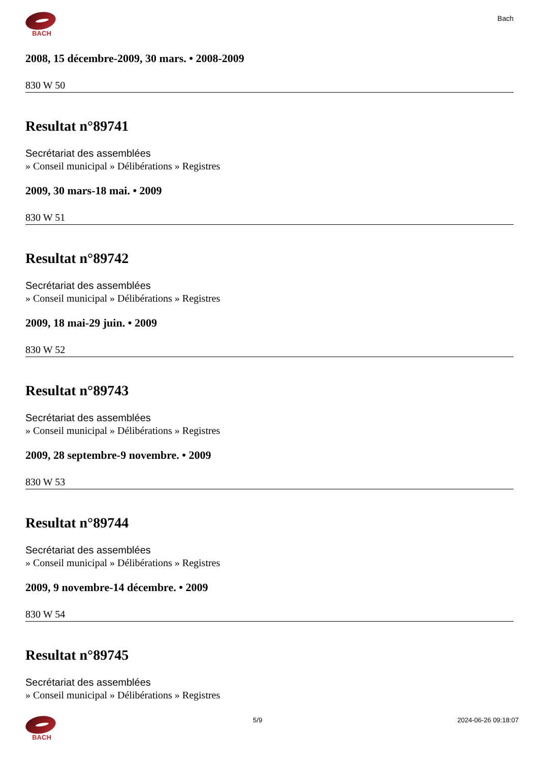BACH
Bach
2008, 15 décembre-2009, 30 mars. • 2008-2009
830 W 50
Resultat n°89741
Secrétariat des assemblées
» Conseil municipal » Délibérations » Registres
2009, 30 mars-18 mai. • 2009
830 W 51
Resultat n°89742
Secrétariat des assemblées
» Conseil municipal » Délibérations » Registres
2009, 18 mai-29 juin. • 2009
830 W 52
Resultat n°89743
Secrétariat des assemblées
» Conseil municipal » Délibérations » Registres
2009, 28 septembre-9 novembre. • 2009
830 W 53
Resultat n°89744
Secrétariat des assemblées
» Conseil municipal » Délibérations » Registres
2009, 9 novembre-14 décembre. • 2009
830 W 54
Resultat n°89745
Secrétariat des assemblées
» Conseil municipal » Délibérations » Registres
BACH 5/9 2024-06-26 09:18:07